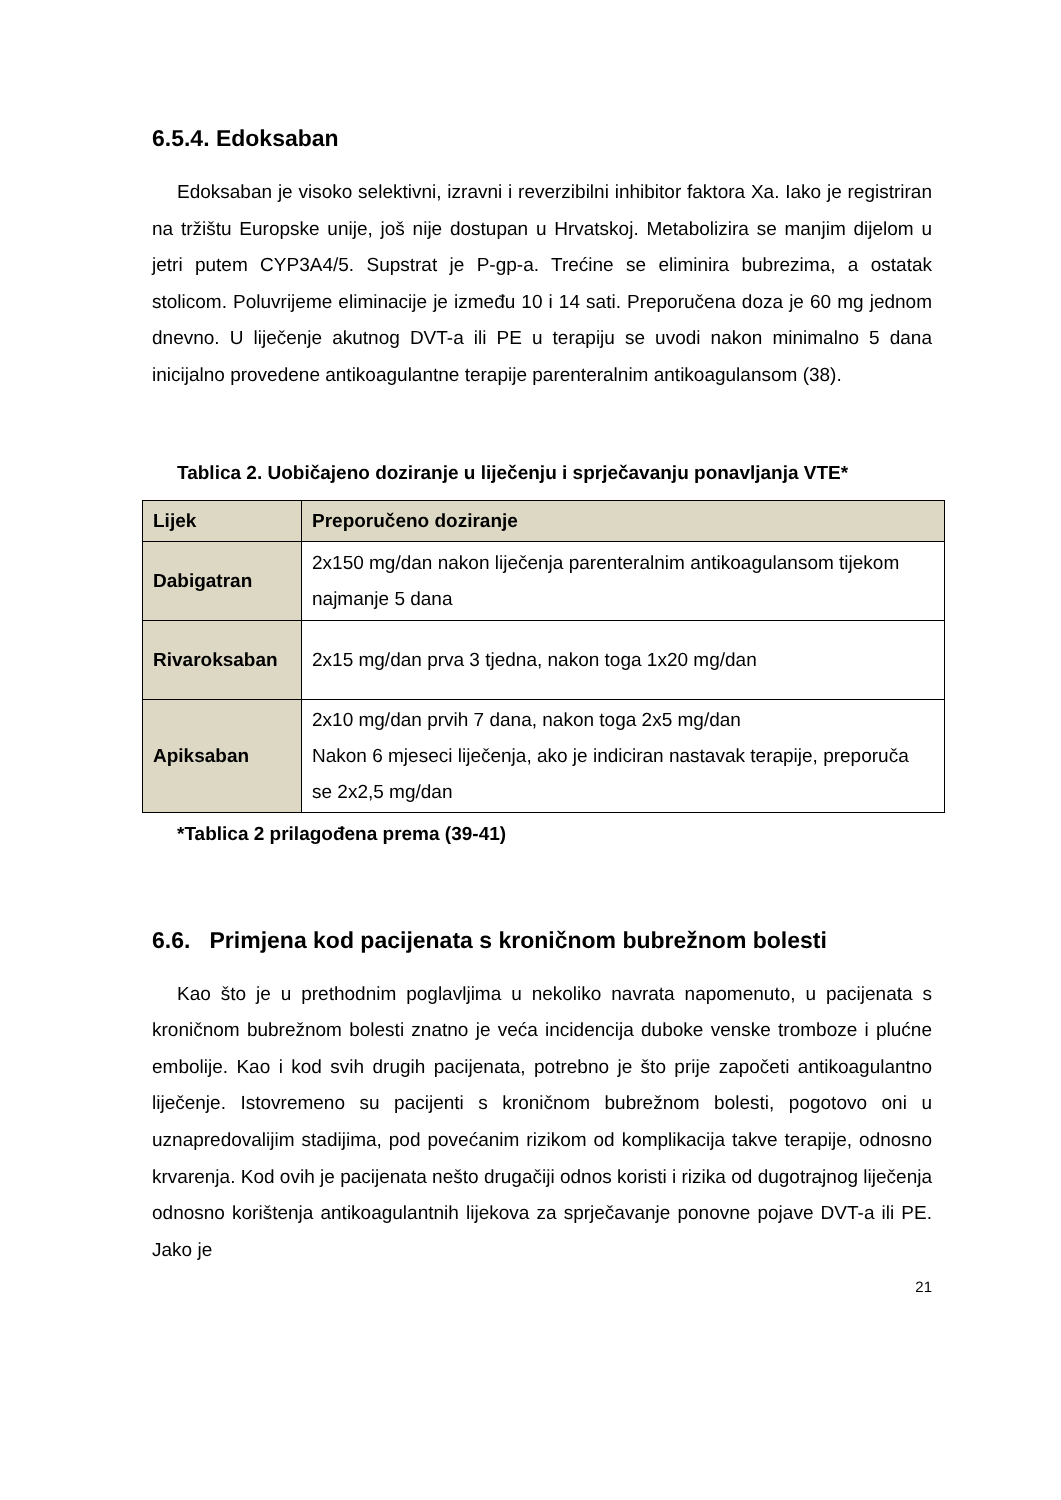6.5.4. Edoksaban
Edoksaban je visoko selektivni, izravni i reverzibilni inhibitor faktora Xa. Iako je registriran na tržištu Europske unije, još nije dostupan u Hrvatskoj. Metabolizira se manjim dijelom u jetri putem CYP3A4/5. Supstrat je P-gp-a. Trećine se eliminira bubrezima, a ostatak stolicom. Poluvrijeme eliminacije je između 10 i 14 sati. Preporučena doza je 60 mg jednom dnevno. U liječenje akutnog DVT-a ili PE u terapiju se uvodi nakon minimalno 5 dana inicijalno provedene antikoagulantne terapije parenteralnim antikoagulansom (38).
Tablica 2. Uobičajeno doziranje u liječenju i sprječavanju ponavljanja VTE*
| Lijek | Preporučeno doziranje |
| --- | --- |
| Dabigatran | 2x150 mg/dan nakon liječenja parenteralnim antikoagulansom tijekom najmanje 5 dana |
| Rivaroksaban | 2x15 mg/dan prva 3 tjedna, nakon toga 1x20 mg/dan |
| Apiksaban | 2x10 mg/dan prvih 7 dana, nakon toga 2x5 mg/dan Nakon 6 mjeseci liječenja, ako je indiciran nastavak terapije, preporuča se 2x2,5 mg/dan |
*Tablica 2 prilagođena prema (39-41)
6.6. Primjena kod pacijenata s kroničnom bubrežnom bolesti
Kao što je u prethodnim poglavljima u nekoliko navrata napomenuto, u pacijenata s kroničnom bubrežnom bolesti znatno je veća incidencija duboke venske tromboze i plućne embolije. Kao i kod svih drugih pacijenata, potrebno je što prije započeti antikoagulantno liječenje. Istovremeno su pacijenti s kroničnom bubrežnom bolesti, pogotovo oni u uznapredovalijim stadijima, pod povećanim rizikom od komplikacija takve terapije, odnosno krvarenja. Kod ovih je pacijenata nešto drugačiji odnos koristi i rizika od dugotrajnog liječenja odnosno korištenja antikoagulantnih lijekova za sprječavanje ponovne pojave DVT-a ili PE. Jako je
21